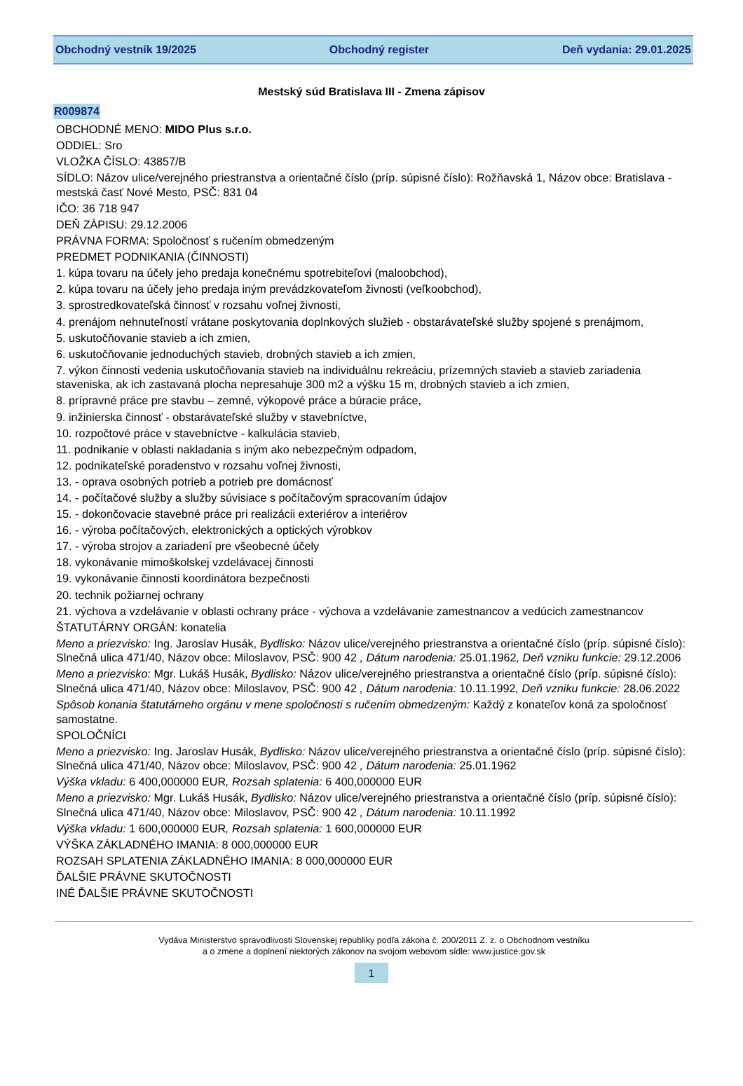Obchodný vestník 19/2025 Obchodný register Deň vydania: 29.01.2025
Mestský súd Bratislava III - Zmena zápisov
R009874
OBCHODNÉ MENO: MIDO Plus s.r.o.
ODDIEL: Sro
VLOŽKA ČÍSLO: 43857/B
SÍDLO: Názov ulice/verejného priestranstva a orientačné číslo (príp. súpisné číslo): Rožňavská 1, Názov obce: Bratislava - mestská časť Nové Mesto, PSČ: 831 04
IČO: 36 718 947
DEŇ ZÁPISU: 29.12.2006
PRÁVNA FORMA: Spoločnosť s ručením obmedzeným
PREDMET PODNIKANIA (ČINNOSTI)
1. kúpa tovaru na účely jeho predaja konečnému spotrebiteľovi (maloobchod),
2. kúpa tovaru na účely jeho predaja iným prevádzkovateľom živnosti (veľkoobchod),
3. sprostredkovateľská činnosť v rozsahu voľnej živnosti,
4. prenájom nehnuteľností vrátane poskytovania doplnkových služieb - obstarávateľské služby spojené s prenájmom,
5. uskutočňovanie stavieb a ich zmien,
6. uskutočňovanie jednoduchých stavieb, drobných stavieb a ich zmien,
7. výkon činnosti vedenia uskutočňovania stavieb na individuálnu rekreáciu, prízemných stavieb a stavieb zariadenia staveniska, ak ich zastavaná plocha nepresahuje 300 m2 a výšku 15 m, drobných stavieb a ich zmien,
8. prípravné práce pre stavbu – zemné, výkopové práce a búracie práce,
9. inžinierska činnosť - obstarávateľské služby v stavebníctve,
10. rozpočtové práce v stavebníctve - kalkulácia stavieb,
11. podnikanie v oblasti nakladania s iným ako nebezpečným odpadom,
12. podnikateľské poradenstvo v rozsahu voľnej živnosti,
13. - oprava osobných potrieb a potrieb pre domácnosť
14. - počítačové služby a služby súvisiace s počítačovým spracovaním údajov
15. - dokončovacie stavebné práce pri realizácii exteriérov a interiérov
16. - výroba počítačových, elektronických a optických výrobkov
17. - výroba strojov a zariadení pre všeobecné účely
18. vykonávanie mimoškolskej vzdelávacej činnosti
19. vykonávanie činnosti koordinátora bezpečnosti
20. technik požiarnej ochrany
21. výchova a vzdelávanie v oblasti ochrany práce - výchova a vzdelávanie zamestnancov a vedúcich zamestnancov
ŠTATUTÁRNY ORGÁN: konatelia
Meno a priezvisko: Ing. Jaroslav Husák, Bydlisko: Názov ulice/verejného priestranstva a orientačné číslo (príp. súpisné číslo): Slnečná ulica 471/40, Názov obce: Miloslavov, PSČ: 900 42 , Dátum narodenia: 25.01.1962, Deň vzniku funkcie: 29.12.2006
Meno a priezvisko: Mgr. Lukáš Husák, Bydlisko: Názov ulice/verejného priestranstva a orientačné číslo (príp. súpisné číslo): Slnečná ulica 471/40, Názov obce: Miloslavov, PSČ: 900 42 , Dátum narodenia: 10.11.1992, Deň vzniku funkcie: 28.06.2022
Spôsob konania štatutárneho orgánu v mene spoločnosti s ručením obmedzeným: Každý z konateľov koná za spoločnosť samostatne.
SPOLOČNÍCI
Meno a priezvisko: Ing. Jaroslav Husák, Bydlisko: Názov ulice/verejného priestranstva a orientačné číslo (príp. súpisné číslo): Slnečná ulica 471/40, Názov obce: Miloslavov, PSČ: 900 42 , Dátum narodenia: 25.01.1962
Výška vkladu: 6 400,000000 EUR, Rozsah splatenia: 6 400,000000 EUR
Meno a priezvisko: Mgr. Lukáš Husák, Bydlisko: Názov ulice/verejného priestranstva a orientačné číslo (príp. súpisné číslo): Slnečná ulica 471/40, Názov obce: Miloslavov, PSČ: 900 42 , Dátum narodenia: 10.11.1992
Výška vkladu: 1 600,000000 EUR, Rozsah splatenia: 1 600,000000 EUR
VÝŠKA ZÁKLADNÉHO IMANIA: 8 000,000000 EUR
ROZSAH SPLATENIA ZÁKLADNÉHO IMANIA: 8 000,000000 EUR
ĎALŠIE PRÁVNE SKUTOČNOSTI
INÉ ĎALŠIE PRÁVNE SKUTOČNOSTI
Vydáva Ministerstvo spravodlivosti Slovenskej republiky podľa zákona č. 200/2011 Z. z. o Obchodnom vestníku
a o zmene a doplnení niektorých zákonov na svojom webovom sídle: www.justice.gov.sk
1